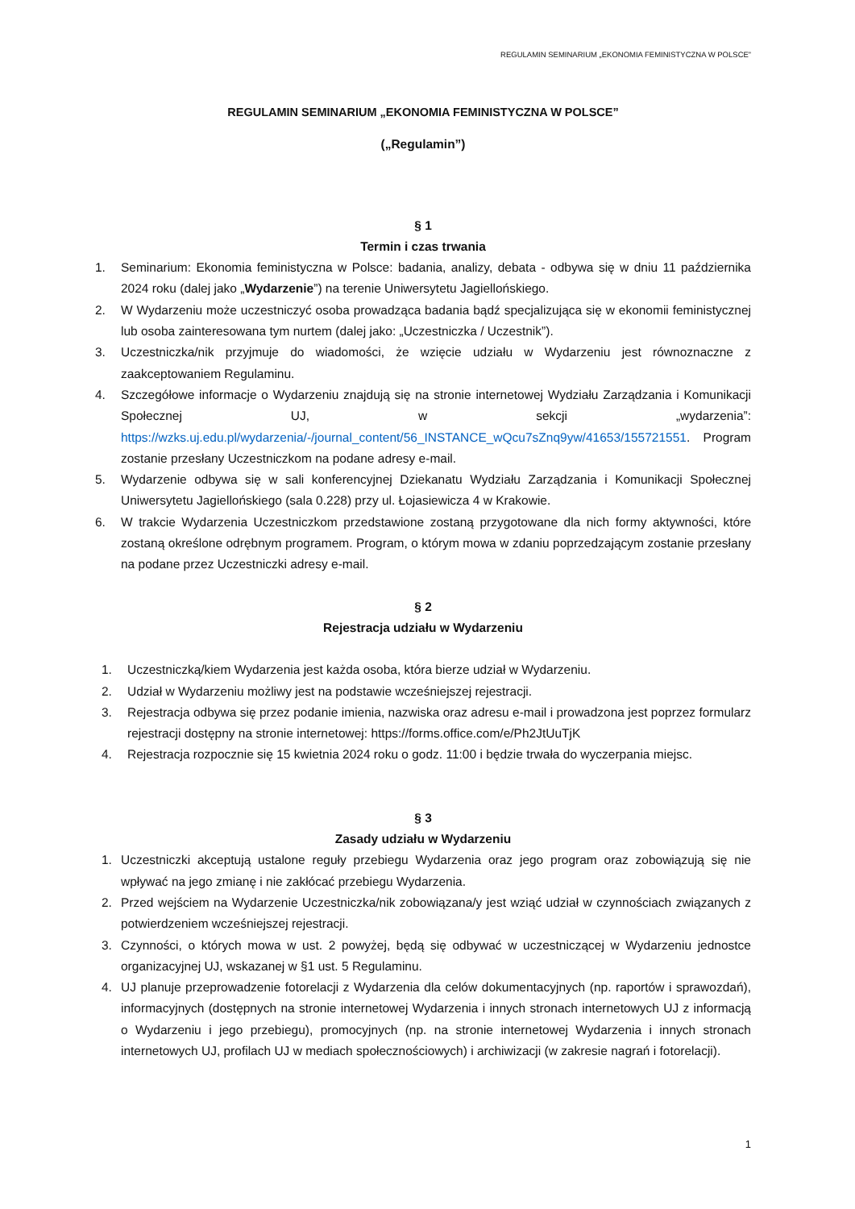REGULAMIN SEMINARIUM „EKONOMIA FEMINISTYCZNA W POLSCE”
REGULAMIN SEMINARIUM „EKONOMIA FEMINISTYCZNA W POLSCE”
(„Regulamin”)
§ 1
Termin i czas trwania
1. Seminarium: Ekonomia feministyczna w Polsce: badania, analizy, debata - odbywa się w dniu 11 października 2024 roku (dalej jako „Wydarzenie”) na terenie Uniwersytetu Jagiellońskiego.
2. W Wydarzeniu może uczestniczyć osoba prowadząca badania bądź specjalizująca się w ekonomii feministycznej lub osoba zainteresowana tym nurtem (dalej jako: „Uczestniczka / Uczestnik”).
3. Uczestniczka/nik przyjmuje do wiadomości, że wzięcie udziału w Wydarzeniu jest równoznaczne z zaakceptowaniem Regulaminu.
4. Szczegółowe informacje o Wydarzeniu znajdują się na stronie internetowej Wydziału Zarządzania i Komunikacji Społecznej UJ, w sekcji „wydarzenia”: https://wzks.uj.edu.pl/wydarzenia/-/journal_content/56_INSTANCE_wQcu7sZnq9yw/41653/155721551. Program zostanie przesłany Uczestniczkom na podane adresy e-mail.
5. Wydarzenie odbywa się w sali konferencyjnej Dziekanatu Wydziału Zarządzania i Komunikacji Społecznej Uniwersytetu Jagiellońskiego (sala 0.228) przy ul. Łojasiewicza 4 w Krakowie.
6. W trakcie Wydarzenia Uczestniczkom przedstawione zostaną przygotowane dla nich formy aktywności, które zostaną określone odrębnym programem. Program, o którym mowa w zdaniu poprzedzającym zostanie przesłany na podane przez Uczestniczki adresy e-mail.
§ 2
Rejestracja udziału w Wydarzeniu
1. Uczestniczką/kiem Wydarzenia jest każda osoba, która bierze udział w Wydarzeniu.
2. Udział w Wydarzeniu możliwy jest na podstawie wcześniejszej rejestracji.
3. Rejestracja odbywa się przez podanie imienia, nazwiska oraz adresu e-mail i prowadzona jest poprzez formularz rejestracji dostępny na stronie internetowej: https://forms.office.com/e/Ph2JtUuTjK
4. Rejestracja rozpocznie się 15 kwietnia 2024 roku o godz. 11:00 i będzie trwała do wyczerpania miejsc.
§ 3
Zasady udziału w Wydarzeniu
1. Uczestniczki akceptują ustalone reguły przebiegu Wydarzenia oraz jego program oraz zobowiązują się nie wpływać na jego zmianę i nie zakłócać przebiegu Wydarzenia.
2. Przed wejściem na Wydarzenie Uczestniczka/nik zobowiązana/y jest wziąć udział w czynnościach związanych z potwierdzeniem wcześniejszej rejestracji.
3. Czynności, o których mowa w ust. 2 powyżej, będą się odbywać w uczestniczącej w Wydarzeniu jednostce organizacyjnej UJ, wskazanej w §1 ust. 5 Regulaminu.
4. UJ planuje przeprowadzenie fotorelacji z Wydarzenia dla celów dokumentacyjnych (np. raportów i sprawozdań), informacyjnych (dostępnych na stronie internetowej Wydarzenia i innych stronach internetowych UJ z informacją o Wydarzeniu i jego przebiegu), promocyjnych (np. na stronie internetowej Wydarzenia i innych stronach internetowych UJ, profilach UJ w mediach społecznościowych) i archiwizacji (w zakresie nagrań i fotorelacji).
1